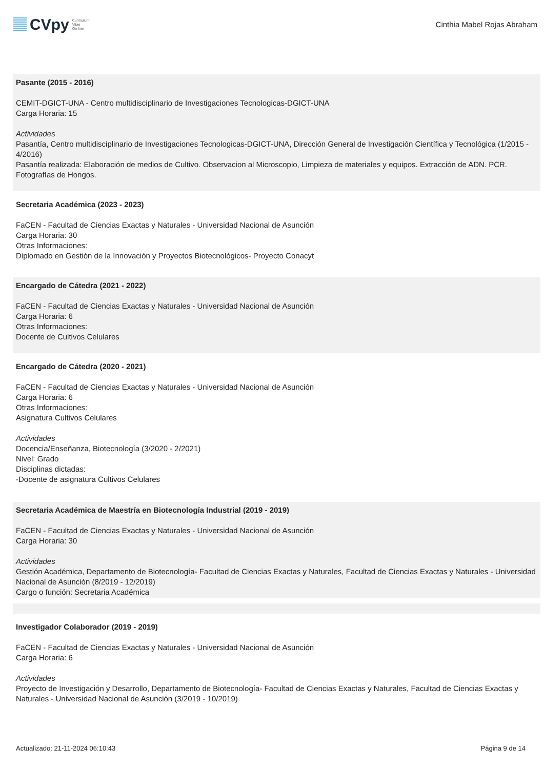CVpy Curriculum
Vitae
On-line
Cinthia Mabel Rojas Abraham
Pasante (2015 - 2016)
CEMIT-DGICT-UNA - Centro multidisciplinario de Investigaciones Tecnologicas-DGICT-UNA
Carga Horaria: 15
Actividades
Pasantía, Centro multidisciplinario de Investigaciones Tecnologicas-DGICT-UNA, Dirección General de Investigación Científica y Tecnológica (1/2015 - 4/2016)
Pasantía realizada: Elaboración de medios de Cultivo. Observacion al Microscopio, Limpieza de materiales y equipos. Extracción de ADN. PCR. Fotografías de Hongos.
Secretaria Académica (2023 - 2023)
FaCEN - Facultad de Ciencias Exactas y Naturales - Universidad Nacional de Asunción
Carga Horaria: 30
Otras Informaciones:
Diplomado en Gestión de la Innovación y Proyectos Biotecnológicos- Proyecto Conacyt
Encargado de Cátedra (2021 - 2022)
FaCEN - Facultad de Ciencias Exactas y Naturales - Universidad Nacional de Asunción
Carga Horaria: 6
Otras Informaciones:
Docente de Cultivos Celulares
Encargado de Cátedra (2020 - 2021)
FaCEN - Facultad de Ciencias Exactas y Naturales - Universidad Nacional de Asunción
Carga Horaria: 6
Otras Informaciones:
Asignatura Cultivos Celulares
Actividades
Docencia/Enseñanza, Biotecnología (3/2020 - 2/2021)
Nivel: Grado
Disciplinas dictadas:
-Docente de asignatura Cultivos Celulares
Secretaria Académica de Maestría en Biotecnología Industrial (2019 - 2019)
FaCEN - Facultad de Ciencias Exactas y Naturales - Universidad Nacional de Asunción
Carga Horaria: 30
Actividades
Gestión Académica, Departamento de Biotecnología- Facultad de Ciencias Exactas y Naturales, Facultad de Ciencias Exactas y Naturales - Universidad Nacional de Asunción (8/2019 - 12/2019)
Cargo o función: Secretaria Académica
Investigador Colaborador (2019 - 2019)
FaCEN - Facultad de Ciencias Exactas y Naturales - Universidad Nacional de Asunción
Carga Horaria: 6
Actividades
Proyecto de Investigación y Desarrollo, Departamento de Biotecnología- Facultad de Ciencias Exactas y Naturales, Facultad de Ciencias Exactas y Naturales - Universidad Nacional de Asunción (3/2019 - 10/2019)
Actualizado: 21-11-2024 06:10:43 Página 9 de 14